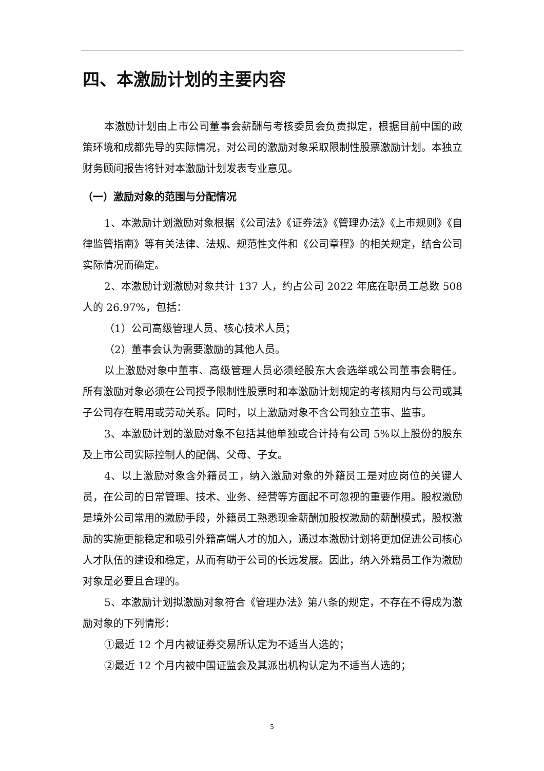四、本激励计划的主要内容
本激励计划由上市公司董事会薪酬与考核委员会负责拟定，根据目前中国的政策环境和成都先导的实际情况，对公司的激励对象采取限制性股票激励计划。本独立财务顾问报告将针对本激励计划发表专业意见。
（一）激励对象的范围与分配情况
1、本激励计划激励对象根据《公司法》《证券法》《管理办法》《上市规则》《自律监管指南》等有关法律、法规、规范性文件和《公司章程》的相关规定，结合公司实际情况而确定。
2、本激励计划激励对象共计 137 人，约占公司 2022 年底在职员工总数 508 人的 26.97%，包括：
（1）公司高级管理人员、核心技术人员；
（2）董事会认为需要激励的其他人员。
以上激励对象中董事、高级管理人员必须经股东大会选举或公司董事会聘任。所有激励对象必须在公司授予限制性股票时和本激励计划规定的考核期内与公司或其子公司存在聘用或劳动关系。同时，以上激励对象不含公司独立董事、监事。
3、本激励计划的激励对象不包括其他单独或合计持有公司 5%以上股份的股东及上市公司实际控制人的配偶、父母、子女。
4、以上激励对象含外籍员工，纳入激励对象的外籍员工是对应岗位的关键人员，在公司的日常管理、技术、业务、经营等方面起不可忽视的重要作用。股权激励是境外公司常用的激励手段，外籍员工熟悉现金薪酬加股权激励的薪酬模式，股权激励的实施更能稳定和吸引外籍高端人才的加入，通过本激励计划将更加促进公司核心人才队伍的建设和稳定，从而有助于公司的长远发展。因此，纳入外籍员工作为激励对象是必要且合理的。
5、本激励计划拟激励对象符合《管理办法》第八条的规定，不存在不得成为激励对象的下列情形：
①最近 12 个月内被证券交易所认定为不适当人选的；
②最近 12 个月内被中国证监会及其派出机构认定为不适当人选的；
5